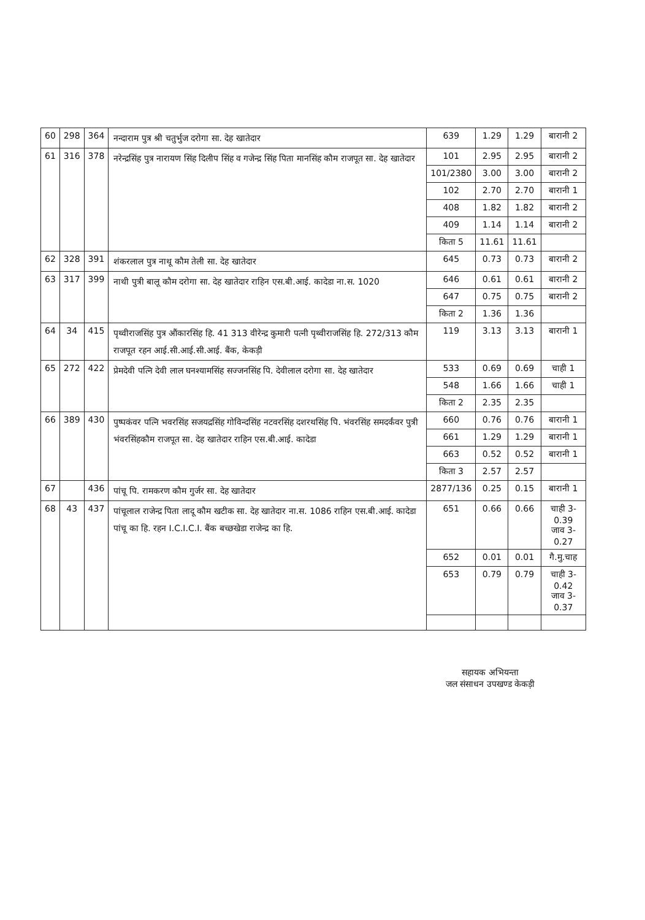| 60 | 298 | 364 | नन्दाराम पुत्र श्री चतुर्भुज दरोगा सा. देह खातेदार | 639 | 1.29 | 1.29 | बारानी 2 |
| 61 | 316 | 378 | नरेन्द्रसिंह पुत्र नारायण सिंह दिलीप सिंह व गजेन्द्र सिंह पिता मानसिंह कौम राजपूत सा. देह खातेदार | 101 | 2.95 | 2.95 | बारानी 2 |
| | | | | 101/2380 | 3.00 | 3.00 | बारानी 2 |
| | | | | 102 | 2.70 | 2.70 | बारानी 1 |
| | | | | 408 | 1.82 | 1.82 | बारानी 2 |
| | | | | 409 | 1.14 | 1.14 | बारानी 2 |
| | | | | किता 5 | 11.61 | 11.61 | |
| 62 | 328 | 391 | शंकरलाल पुत्र नाथू कौम तेली सा. देह खातेदार | 645 | 0.73 | 0.73 | बारानी 2 |
| 63 | 317 | 399 | नाथी पुत्री बालू कौम दरोगा सा. देह खातेदार राहिन एस.बी.आई. कादेडा ना.स. 1020 | 646 | 0.61 | 0.61 | बारानी 2 |
| | | | | 647 | 0.75 | 0.75 | बारानी 2 |
| | | | | किता 2 | 1.36 | 1.36 | |
| 64 | 34 | 415 | पृथ्वीराजसिंह पुत्र औंकारसिंह हि. 41 313 वीरेन्द्र कुमारी पत्नी पृथ्वीराजसिंह हि. 272/313 कौम राजपूत रहन आई.सी.आई.सी.आई. बैंक, केकड़ी | 119 | 3.13 | 3.13 | बारानी 1 |
| 65 | 272 | 422 | प्रेमदेवी पत्नि देवी लाल घनश्यामसिंह सज्जनसिंह पि. देवीलाल दरोगा सा. देह खातेदार | 533 | 0.69 | 0.69 | चाही 1 |
| | | | | 548 | 1.66 | 1.66 | चाही 1 |
| | | | | किता 2 | 2.35 | 2.35 | |
| 66 | 389 | 430 | पुष्पकंवर पत्नि भवरसिंह सजयद्रसिंह गोविन्दसिंह नटवरसिंह दशरथसिंह पि. भंवरसिंह समदर्कंवर पुत्री भंवरसिंहकौम राजपूत सा. देह खातेदार राहिन एस.बी.आई. कादेडा | 660 | 0.76 | 0.76 | बारानी 1 |
| | | | | 661 | 1.29 | 1.29 | बारानी 1 |
| | | | | 663 | 0.52 | 0.52 | बारानी 1 |
| | | | | किता 3 | 2.57 | 2.57 | |
| 67 | | 436 | पांचू पि. रामकरण कौम गुर्जर सा. देह खातेदार | 2877/136 | 0.25 | 0.15 | बारानी 1 |
| 68 | 43 | 437 | पांचूलाल राजेन्द्र पिता लादू कौम खटीक सा. देह खातेदार ना.स. 1086 राहिन एस.बी.आई. कादेडा पांचू का हि. रहन I.C.I.C.I. बैंक बच्छखेडा राजेन्द्र का हि. | 651 | 0.66 | 0.66 | चाही 3-0.39 जाव 3-0.27 |
| | | | | 652 | 0.01 | 0.01 | गै.मु.चाह |
| | | | | 653 | 0.79 | 0.79 | चाही 3-0.42 जाव 3-0.37 |
सहायक अभियन्ता
जल संसाधन उपखण्ड केकड़ी